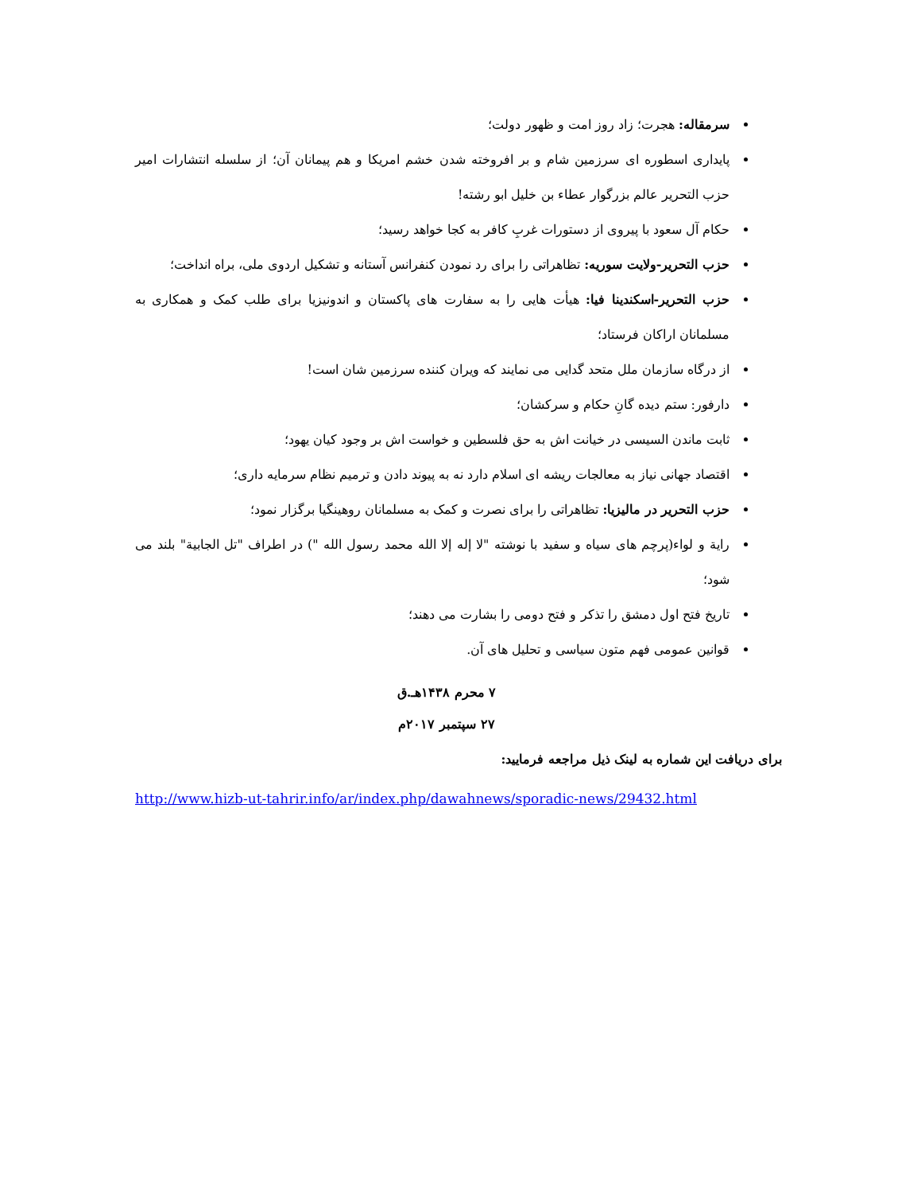سرمقاله: هجرت؛ زاد روز امت و ظهور دولت؛
پایداری اسطوره ای سرزمین شام و بر افروخته شدن خشم امریکا و هم پیمانان آن؛ از سلسله انتشارات امیر حزب التحریر عالم بزرگوار عطاء بن خلیل ابو رشته!
حکام آل سعود با پیروی از دستورات غربِ کافر به کجا خواهد رسید؛
حزب التحریر-ولایت سوریه: تظاهراتی را برای رد نمودن کنفرانس آستانه و تشکیل اردوی ملی، براه انداخت؛
حزب التحریر-اسکندینا فیا: هیأت هایی را به سفارت های پاکستان و اندونیزیا برای طلب کمک و همکاری به مسلمانان اراکان فرستاد؛
از درگاه سازمان ملل متحد گدایی می نمایند که ویران کننده سرزمین شان است!
دارفور: ستم دیده گانِ حکام و سرکشان؛
ثابت ماندن السیسی در خیانت اش به حق فلسطین و خواست اش بر وجود کیان یهود؛
اقتصاد جهانی نیاز به معالجات ریشه ای اسلام دارد نه به پیوند دادن و ترمیم نظام سرمایه داری؛
حزب التحریر در مالیزیا: تظاهراتی را برای نصرت و کمک به مسلمانان روهینگیا برگزار نمود؛
راية و لواء(پرچم های سیاه و سفید با نوشته "لا إله إلا الله محمد رسول الله ") در اطراف "تل الجابية" بلند می شود؛
تاریخ فتح اول دمشق را تذکر و فتح دومی را بشارت می دهند؛
قوانین عمومی فهم متون سیاسی و تحلیل های آن.
۷ محرم ۱۴۳۸هـ.ق
۲۷ سپتمبر ۲۰۱۷م
برای دریافت این شماره به لینک ذیل مراجعه فرمایید:
http://www.hizb-ut-tahrir.info/ar/index.php/dawahnews/sporadic-news/29432.html